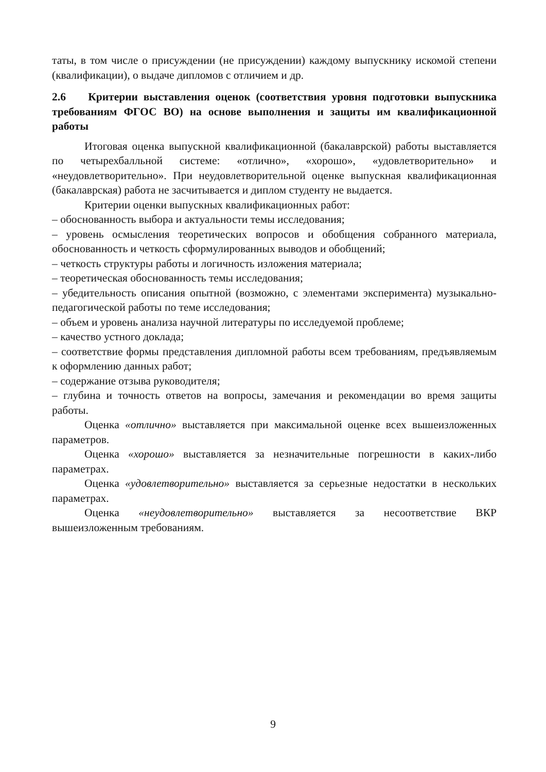таты, в том числе о присуждении (не присуждении) каждому выпускнику иско­мой степени (квалификации), о выдаче дипломов с отличием и др.
2.6 Критерии выставления оценок (соответствия уровня подготовки выпускника требованиям ФГОС ВО) на основе выполнения и защиты им квалификационной работы
Итоговая оценка выпускной квалификационной (бакалаврской) работы выставляется по четырехбалльной системе: «отлично», «хорошо», «удовлетво­рительно» и «неудовлетворительно». При неудовлетворительной оценке вы­пускная квалификационная (бакалаврская) работа не засчитывается и диплом студенту не выдается.
Критерии оценки выпускных квалификационных работ:
– обоснованность выбора и актуальности темы исследования;
– уровень осмысления теоретических вопросов и обобщения собранного мате­риала, обоснованность и четкость сформулированных выводов и обобщений;
– четкость структуры работы и логичность изложения материала;
– теоретическая обоснованность темы исследования;
– убедительность описания опытной (возможно, с элементами эксперимента) музыкально-педагогической работы по теме исследования;
– объем и уровень анализа научной литературы по исследуемой проблеме;
– качество устного доклада;
– соответствие формы представления дипломной работы всем требованиям, предъявляемым к оформлению данных работ;
– содержание отзыва руководителя;
– глубина и точность ответов на вопросы, замечания и рекомендации во время защиты работы.
Оценка «отлично» выставляется при максимальной оценке всех вышеиз­ложенных параметров.
Оценка «хорошо» выставляется за незначительные погрешности в каких-либо параметрах.
Оценка «удовлетворительно» выставляется за серьезные недостатки в нескольких параметрах.
Оценка «неудовлетворительно» выставляется за несоответствие ВКР вышеизложенным требованиям.
9